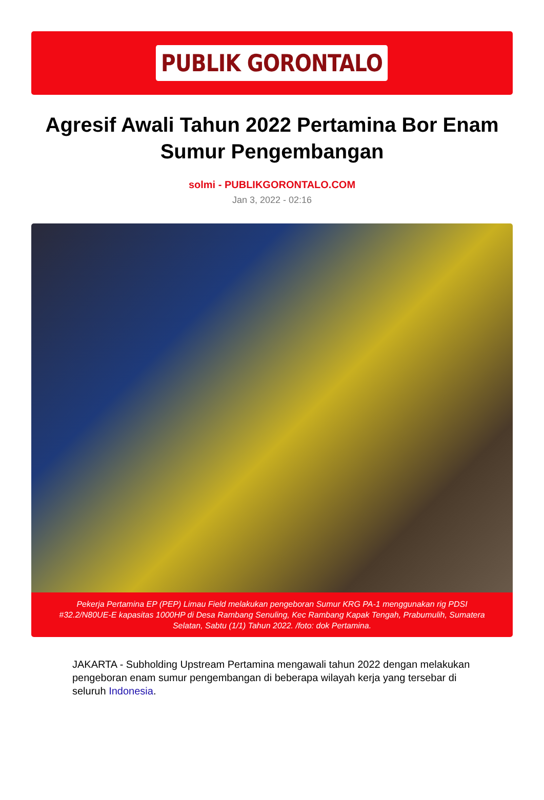PUBLIK GORONTALO
Agresif Awali Tahun 2022 Pertamina Bor Enam Sumur Pengembangan
solmi - PUBLIKGORONTALO.COM
Jan 3, 2022 - 02:16
Pekerja Pertamina EP (PEP) Limau Field melakukan pengeboran Sumur KRG PA-1 menggunakan rig PDSI #32.2/N80UE-E kapasitas 1000HP di Desa Rambang Senuling, Kec Rambang Kapak Tengah, Prabumulih, Sumatera Selatan, Sabtu (1/1) Tahun 2022. /foto: dok Pertamina.
JAKARTA - Subholding Upstream Pertamina mengawali tahun 2022 dengan melakukan pengeboran enam sumur pengembangan di beberapa wilayah kerja yang tersebar di seluruh Indonesia.